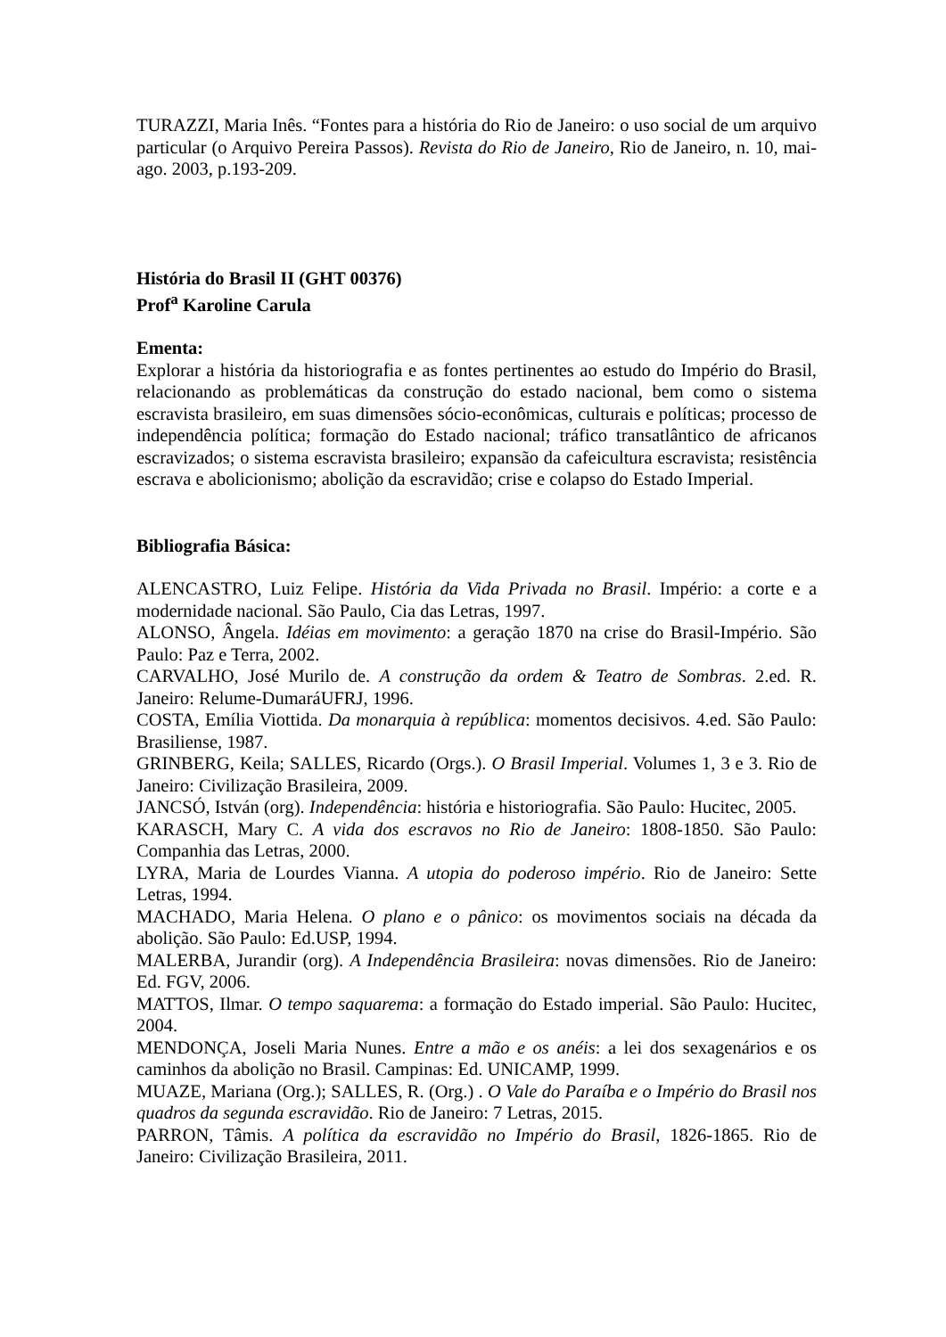TURAZZI, Maria Inês. “Fontes para a história do Rio de Janeiro: o uso social de um arquivo particular (o Arquivo Pereira Passos). Revista do Rio de Janeiro, Rio de Janeiro, n. 10, mai-ago. 2003, p.193-209.
História do Brasil II (GHT 00376)
Prof<sup>a</sup> Karoline Carula
Ementa:
Explorar a história da historiografia e as fontes pertinentes ao estudo do Império do Brasil, relacionando as problemáticas da construção do estado nacional, bem como o sistema escravista brasileiro, em suas dimensões sócio-econômicas, culturais e políticas; processo de independência política; formação do Estado nacional; tráfico transatlântico de africanos escravizados; o sistema escravista brasileiro; expansão da cafeicultura escravista; resistência escrava e abolicionismo; abolição da escravidão; crise e colapso do Estado Imperial.
Bibliografia Básica:
ALENCASTRO, Luiz Felipe. História da Vida Privada no Brasil. Império: a corte e a modernidade nacional. São Paulo, Cia das Letras, 1997.
ALONSO, Ângela. Idéias em movimento: a geração 1870 na crise do Brasil-Império. São Paulo: Paz e Terra, 2002.
CARVALHO, José Murilo de. A construção da ordem & Teatro de Sombras. 2.ed. R. Janeiro: Relume-DumaráUFRJ, 1996.
COSTA, Emília Viottida. Da monarquia à república: momentos decisivos. 4.ed. São Paulo: Brasiliense, 1987.
GRINBERG, Keila; SALLES, Ricardo (Orgs.). O Brasil Imperial. Volumes 1, 3 e 3. Rio de Janeiro: Civilização Brasileira, 2009.
JANCSÓ, István (org). Independência: história e historiografia. São Paulo: Hucitec, 2005.
KARASCH, Mary C. A vida dos escravos no Rio de Janeiro: 1808-1850. São Paulo: Companhia das Letras, 2000.
LYRA, Maria de Lourdes Vianna. A utopia do poderoso império. Rio de Janeiro: Sette Letras, 1994.
MACHADO, Maria Helena. O plano e o pânico: os movimentos sociais na década da abolição. São Paulo: Ed.USP, 1994.
MALERBA, Jurandir (org). A Independência Brasileira: novas dimensões. Rio de Janeiro: Ed. FGV, 2006.
MATTOS, Ilmar. O tempo saquarema: a formação do Estado imperial. São Paulo: Hucitec, 2004.
MENDONÇA, Joseli Maria Nunes. Entre a mão e os anéis: a lei dos sexagenários e os caminhos da abolição no Brasil. Campinas: Ed. UNICAMP, 1999.
MUAZE, Mariana (Org.); SALLES, R. (Org.) . O Vale do Paraíba e o Império do Brasil nos quadros da segunda escravidão. Rio de Janeiro: 7 Letras, 2015.
PARRON, Tâmis. A política da escravidão no Império do Brasil, 1826-1865. Rio de Janeiro: Civilização Brasileira, 2011.